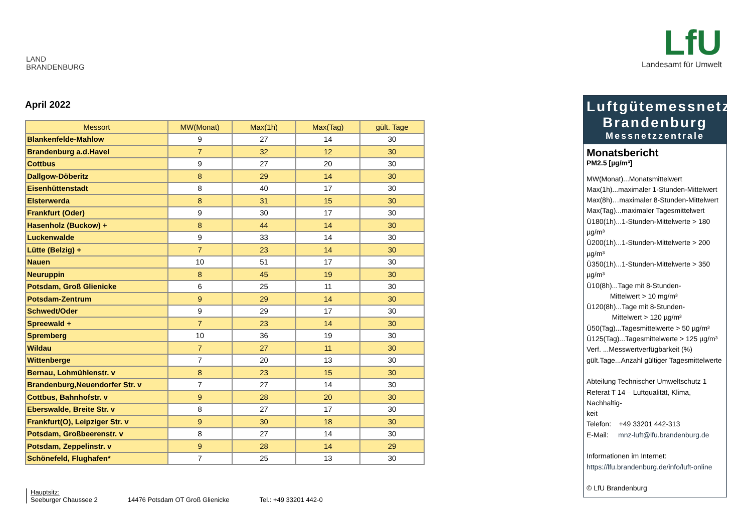LAND
BRANDENBURG
LfU
Landesamt für Umwelt
April 2022
| Messort | MW(Monat) | Max(1h) | Max(Tag) | gült. Tage |
| --- | --- | --- | --- | --- |
| Blankenfelde-Mahlow | 9 | 27 | 14 | 30 |
| Brandenburg a.d.Havel | 7 | 32 | 12 | 30 |
| Cottbus | 9 | 27 | 20 | 30 |
| Dallgow-Döberitz | 8 | 29 | 14 | 30 |
| Eisenhüttenstadt | 8 | 40 | 17 | 30 |
| Elsterwerda | 8 | 31 | 15 | 30 |
| Frankfurt (Oder) | 9 | 30 | 17 | 30 |
| Hasenholz (Buckow) + | 8 | 44 | 14 | 30 |
| Luckenwalde | 9 | 33 | 14 | 30 |
| Lütte (Belzig) + | 7 | 23 | 14 | 30 |
| Nauen | 10 | 51 | 17 | 30 |
| Neuruppin | 8 | 45 | 19 | 30 |
| Potsdam, Groß Glienicke | 6 | 25 | 11 | 30 |
| Potsdam-Zentrum | 9 | 29 | 14 | 30 |
| Schwedt/Oder | 9 | 29 | 17 | 30 |
| Spreewald + | 7 | 23 | 14 | 30 |
| Spremberg | 10 | 36 | 19 | 30 |
| Wildau | 7 | 27 | 11 | 30 |
| Wittenberge | 7 | 20 | 13 | 30 |
| Bernau, Lohmühlenstr. v | 8 | 23 | 15 | 30 |
| Brandenburg,Neuendorfer Str. v | 7 | 27 | 14 | 30 |
| Cottbus, Bahnhofstr. v | 9 | 28 | 20 | 30 |
| Eberswalde, Breite Str. v | 8 | 27 | 17 | 30 |
| Frankfurt(O), Leipziger Str. v | 9 | 30 | 18 | 30 |
| Potsdam, Großbeerenstr. v | 8 | 27 | 14 | 30 |
| Potsdam, Zeppelinstr. v | 9 | 28 | 14 | 29 |
| Schönefeld, Flughafen* | 7 | 25 | 13 | 30 |
Luftgütemessnetz
Brandenburg
Messnetzzentrale
Monatsbericht
PM2.5 [µg/m³]
MW(Monat)...Monatsmittelwert
Max(1h)...maximaler 1-Stunden-Mittelwert
Max(8h)…maximaler 8-Stunden-Mittelwert
Max(Tag)...maximaler Tagesmittelwert
Ü180(1h)...1-Stunden-Mittelwerte > 180 µg/m³
Ü200(1h)...1-Stunden-Mittelwerte > 200 µg/m³
Ü350(1h)...1-Stunden-Mittelwerte > 350 µg/m³
Ü10(8h)...Tage mit 8-Stunden-
Mittelwert > 10 mg/m³
Ü120(8h)...Tage mit 8-Stunden-
Mittelwert > 120 µg/m³
Ü50(Tag)...Tagesmittelwerte > 50 µg/m³
Ü125(Tag)...Tagesmittelwerte > 125 µg/m³
Verf. ...Messwertverfügbarkeit (%)
gült.Tage...Anzahl gültiger Tagesmittelwerte
Abteilung Technischer Umweltschutz 1
Referat T 14 – Luftqualität, Klima, Nachhaltig-
keit
Telefon: +49 33201 442-313
E-Mail: mnz-luft@lfu.brandenburg.de
Informationen im Internet:
https://lfu.brandenburg.de/info/luft-online
© LfU Brandenburg
Hauptsitz:
Seeburger Chaussee 2
14476 Potsdam OT Groß Glienicke
Tel.: +49 33201 442-0